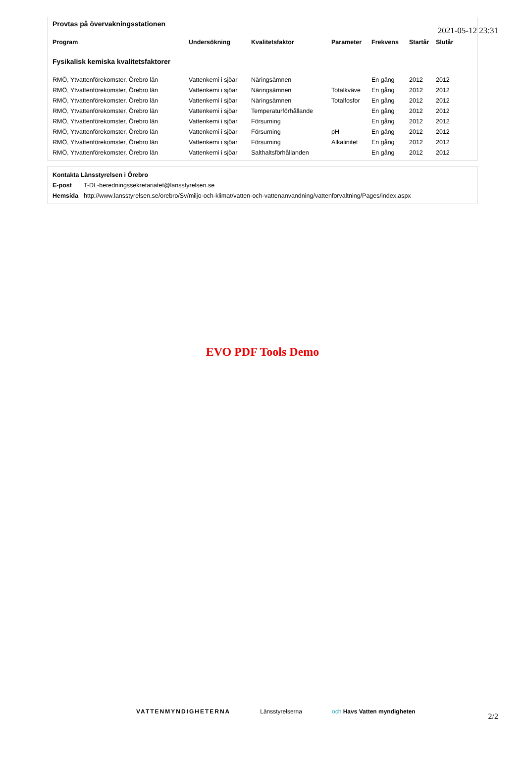2021-05-12 23:31
Provtas på övervakningsstationen
| Program | Undersökning | Kvalitetsfaktor | Parameter | Frekvens | Startår | Slutår |
| --- | --- | --- | --- | --- | --- | --- |
| Fysikalisk kemiska kvalitetsfaktorer | | | | | | |
| RMÖ, Ytvattenförekomster, Örebro län | Vattenkemi i sjöar | Näringsämnen | | En gång | 2012 | 2012 |
| RMÖ, Ytvattenförekomster, Örebro län | Vattenkemi i sjöar | Näringsämnen | Totalkväve | En gång | 2012 | 2012 |
| RMÖ, Ytvattenförekomster, Örebro län | Vattenkemi i sjöar | Näringsämnen | Totalfosfor | En gång | 2012 | 2012 |
| RMÖ, Ytvattenförekomster, Örebro län | Vattenkemi i sjöar | Temperaturförhållande | | En gång | 2012 | 2012 |
| RMÖ, Ytvattenförekomster, Örebro län | Vattenkemi i sjöar | Försurning | | En gång | 2012 | 2012 |
| RMÖ, Ytvattenförekomster, Örebro län | Vattenkemi i sjöar | Försurning | pH | En gång | 2012 | 2012 |
| RMÖ, Ytvattenförekomster, Örebro län | Vattenkemi i sjöar | Försurning | Alkalinitet | En gång | 2012 | 2012 |
| RMÖ, Ytvattenförekomster, Örebro län | Vattenkemi i sjöar | Salthaltsförhållanden | | En gång | 2012 | 2012 |
| Kontakta Länsstyrelsen i Örebro | |
| E-post | T-DL-beredningssekretariatet@lansstyrelsen.se |
| Hemsida | http://www.lansstyrelsen.se/orebro/Sv/miljo-och-klimat/vatten-och-vattenanvandning/vattenforvaltning/Pages/index.aspx |
EVO PDF Tools Demo
VATTENMYNDIGHETERNA Länsstyrelserna och Havs Vatten myndigheten
2/2